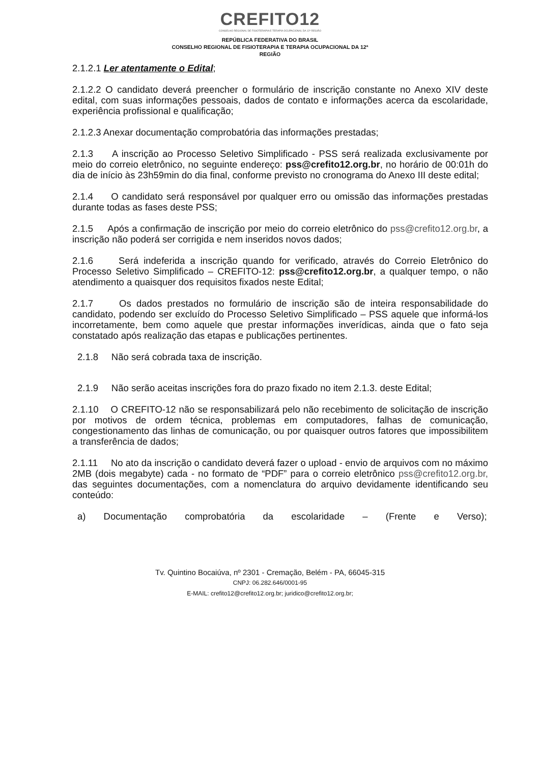CREFITO12
CONSELHO REGIONAL DE FISIOTERAPIA E TERAPIA OCUPACIONAL DA 12ª REGIÃO
REPÚBLICA FEDERATIVA DO BRASIL
CONSELHO REGIONAL DE FISIOTERAPIA E TERAPIA OCUPACIONAL DA 12ª
REGIÃO
2.1.2.1 Ler atentamente o Edital;
2.1.2.2 O candidato deverá preencher o formulário de inscrição constante no Anexo XIV deste edital, com suas informações pessoais, dados de contato e informações acerca da escolaridade, experiência profissional e qualificação;
2.1.2.3 Anexar documentação comprobatória das informações prestadas;
2.1.3 A inscrição ao Processo Seletivo Simplificado - PSS será realizada exclusivamente por meio do correio eletrônico, no seguinte endereço: pss@crefito12.org.br, no horário de 00:01h do dia de início às 23h59min do dia final, conforme previsto no cronograma do Anexo III deste edital;
2.1.4 O candidato será responsável por qualquer erro ou omissão das informações prestadas durante todas as fases deste PSS;
2.1.5 Após a confirmação de inscrição por meio do correio eletrônico do pss@crefito12.org.br, a inscrição não poderá ser corrigida e nem inseridos novos dados;
2.1.6 Será indeferida a inscrição quando for verificado, através do Correio Eletrônico do Processo Seletivo Simplificado – CREFITO-12: pss@crefito12.org.br, a qualquer tempo, o não atendimento a quaisquer dos requisitos fixados neste Edital;
2.1.7 Os dados prestados no formulário de inscrição são de inteira responsabilidade do candidato, podendo ser excluído do Processo Seletivo Simplificado – PSS aquele que informá-los incorretamente, bem como aquele que prestar informações inverídicas, ainda que o fato seja constatado após realização das etapas e publicações pertinentes.
2.1.8 Não será cobrada taxa de inscrição.
2.1.9 Não serão aceitas inscrições fora do prazo fixado no item 2.1.3. deste Edital;
2.1.10 O CREFITO-12 não se responsabilizará pelo não recebimento de solicitação de inscrição por motivos de ordem técnica, problemas em computadores, falhas de comunicação, congestionamento das linhas de comunicação, ou por quaisquer outros fatores que impossibilitem a transferência de dados;
2.1.11 No ato da inscrição o candidato deverá fazer o upload - envio de arquivos com no máximo 2MB (dois megabyte) cada - no formato de “PDF” para o correio eletrônico pss@crefito12.org.br, das seguintes documentações, com a nomenclatura do arquivo devidamente identificando seu conteúdo:
a) Documentação comprobatória da escolaridade – (Frente e Verso);
Tv. Quintino Bocaiúva, nº 2301 - Cremação, Belém - PA, 66045-315
CNPJ: 06.282.646/0001-95
E-MAIL: crefito12@crefito12.org.br; juridico@crefito12.org.br;